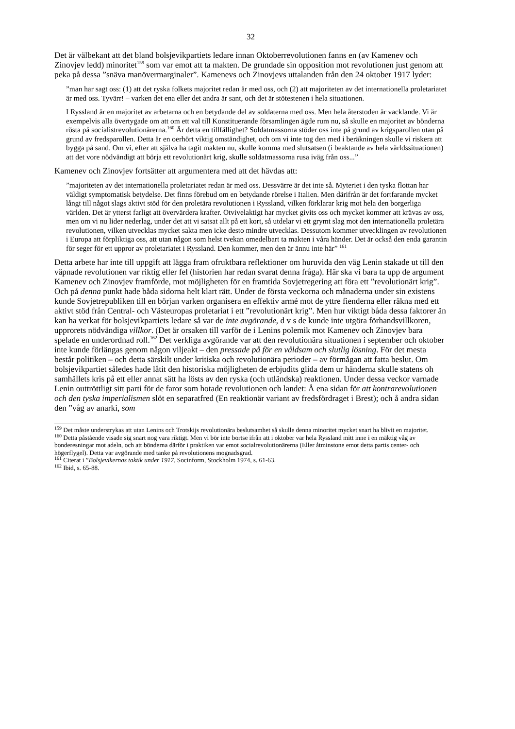32
Det är välbekant att det bland bolsjevikpartiets ledare innan Oktoberrevolutionen fanns en (av Kamenev och Zinovjev ledd) minoritet<sup>159</sup> som var emot att ta makten. De grundade sin opposition mot revolutionen just genom att peka på dessa ”snäva manövermarginaler”. Kamenevs och Zinovjevs uttalanden från den 24 oktober 1917 lyder:
”man har sagt oss: (1) att det ryska folkets majoritet redan är med oss, och (2) att majoriteten av det internationella proletariatet är med oss. Tyvärr! – varken det ena eller det andra är sant, och det är stötestenen i hela situationen.
I Ryssland är en majoritet av arbetarna och en betydande del av soldaterna med oss. Men hela återstoden är vacklande. Vi är exempelvis alla övertygade om att om ett val till Konstituerande församlingen ägde rum nu, så skulle en majoritet av bönderna rösta på socialistrevolutionärerna.<sup>160</sup> Är detta en tillfällighet? Soldatmassorna stöder oss inte på grund av krigsparollen utan på grund av fredsparollen. Detta är en oerhört viktig omständighet, och om vi inte tog den med i beräkningen skulle vi riskera att bygga på sand. Om vi, efter att själva ha tagit makten nu, skulle komma med slutsatsen (i beaktande av hela världssituationen) att det vore nödvändigt att börja ett revolutionärt krig, skulle soldatmassorna rusa iväg från oss...”
Kamenev och Zinovjev fortsätter att argumentera med att det hävdas att:
”majoriteten av det internationella proletariatet redan är med oss. Dessvärre är det inte så. Myteriet i den tyska flottan har väldigt symptomatisk betydelse. Det finns förebud om en betydande rörelse i Italien. Men därifrån är det fortfarande mycket långt till något slags aktivt stöd för den proletära revolutionen i Ryssland, vilken förklarar krig mot hela den borgerliga världen. Det är ytterst farligt att övervärdera krafter. Otvivelaktigt har mycket givits oss och mycket kommer att krävas av oss, men om vi nu lider nederlag, under det att vi satsat allt på ett kort, så utdelar vi ett grymt slag mot den internationella proletära revolutionen, vilken utvecklas mycket sakta men icke desto mindre utvecklas. Dessutom kommer utvecklingen av revolutionen i Europa att förpliktiga oss, att utan någon som helst tvekan omedelbart ta makten i våra händer. Det är också den enda garantin för seger för ett uppror av proletariatet i Ryssland. Den kommer, men den är ännu inte här” <sup>161</sup>
Detta arbete har inte till uppgift att lägga fram ofruktbara reflektioner om huruvida den väg Lenin stakade ut till den väpnade revolutionen var riktig eller fel (historien har redan svarat denna fråga). Här ska vi bara ta upp de argument Kamenev och Zinovjev framförde, mot möjligheten för en framtida Sovjetregering att föra ett ”revolutionärt krig”. Och på denna punkt hade båda sidorna helt klart rätt. Under de första veckorna och månaderna under sin existens kunde Sovjetrepubliken till en början varken organisera en effektiv armé mot de yttre fienderna eller räkna med ett aktivt stöd från Central- och Västeuropas proletariat i ett ”revolutionärt krig”. Men hur viktigt båda dessa faktorer än kan ha verkat för bolsjevikpartiets ledare så var de inte avgörande, d v s de kunde inte utgöra förhandsvillkoren, upprorets nödvändiga villkor. (Det är orsaken till varför de i Lenins polemik mot Kamenev och Zinovjev bara spelade en underordnad roll.<sup>162</sup> Det verkliga avgörande var att den revolutionära situationen i september och oktober inte kunde förlängas genom någon viljeakt – den pressade på för en våldsam och slutlig lösning. För det mesta består politiken – och detta särskilt under kritiska och revolutionära perioder – av förmågan att fatta beslut. Om bolsjevikpartiet således hade låtit den historiska möjligheten de erbjudits glida dem ur händerna skulle statens oh samhällets kris på ett eller annat sätt ha lösts av den ryska (och utländska) reaktionen. Under dessa veckor varnade Lenin outtröttligt sitt parti för de faror som hotade revolutionen och landet: Å ena sidan för att kontrarevolutionen och den tyska imperialismen slöt en separatfred (En reaktionär variant av fredsfördraget i Brest); och å andra sidan den ”våg av anarki, som
<sup>159</sup> Det måste understrykas att utan Lenins och Trotskijs revolutionära beslutsamhet så skulle denna minoritet mycket snart ha blivit en majoritet.
<sup>160</sup> Detta påstående visade sig snart nog vara riktigt. Men vi bör inte bortse ifrån att i oktober var hela Ryssland mitt inne i en mäktig våg av bonderesningar mot adeln, och att bönderna därför i praktiken var emot socialrevolutionärerna (Eller åtminstone emot detta partis center- och högerflygel). Detta var avgörande med tanke på revolutionens mognadsgrad.
<sup>161</sup> Citerat i ”Bolsjevikernas taktik under 1917, Socinform, Stockholm 1974, s. 61-63.
<sup>162</sup> Ibid, s. 65-88.